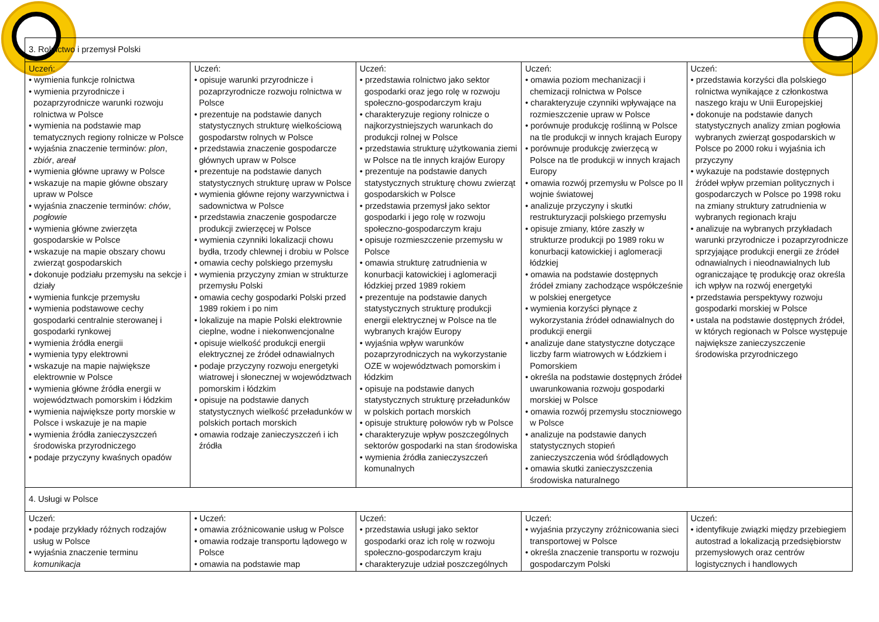| 3. Rolnictwo i przemysł Polski | | | | |
| Uczeń: • wymienia funkcje rolnictwa • wymienia przyrodnicze i pozaprzyrodnicze warunki rozwoju rolnictwa w Polsce • wymienia na podstawie map tematycznych regiony rolnicze w Polsce • wyjaśnia znaczenie terminów: plon , zbiór , areał • wymienia główne uprawy w Polsce • wskazuje na mapie główne obszary upraw w Polsce • wyjaśnia znaczenie terminów: chów , pogłowie • wymienia główne zwierzęta gospodarskie w Polsce • wskazuje na mapie obszary chowu zwierząt gospodarskich • dokonuje podziału przemysłu na sekcje i działy • wymienia funkcje przemysłu • wymienia podstawowe cechy gospodarki centralnie sterowanej i gospodarki rynkowej • wymienia źródła energii • wymienia typy elektrowni • wskazuje na mapie największe elektrownie w Polsce • wymienia główne źródła energii w województwach pomorskim i łódzkim • wymienia największe porty morskie w Polsce i wskazuje je na mapie • wymienia źródła zanieczyszczeń środowiska przyrodniczego • podaje przyczyny kwaśnych opadów | Uczeń: • opisuje warunki przyrodnicze i pozaprzyrodnicze rozwoju rolnictwa w Polsce • prezentuje na podstawie danych statystycznych strukturę wielkościową gospodarstw rolnych w Polsce • przedstawia znaczenie gospodarcze głównych upraw w Polsce • prezentuje na podstawie danych statystycznych strukturę upraw w Polsce • wymienia główne rejony warzywnictwa i sadownictwa w Polsce • przedstawia znaczenie gospodarcze produkcji zwierzęcej w Polsce • wymienia czynniki lokalizacji chowu bydła, trzody chlewnej i drobiu w Polsce • omawia cechy polskiego przemysłu • wymienia przyczyny zmian w strukturze przemysłu Polski • omawia cechy gospodarki Polski przed 1989 rokiem i po nim • lokalizuje na mapie Polski elektrownie cieplne, wodne i niekonwencjonalne • opisuje wielkość produkcji energii elektrycznej ze źródeł odnawialnych • podaje przyczyny rozwoju energetyki wiatrowej i słonecznej w województwach pomorskim i łódzkim • opisuje na podstawie danych statystycznych wielkość przeładunków w polskich portach morskich • omawia rodzaje zanieczyszczeń i ich źródła | Uczeń: • przedstawia rolnictwo jako sektor gospodarki oraz jego rolę w rozwoju społeczno-gospodarczym kraju • charakteryzuje regiony rolnicze o najkorzystniejszych warunkach do produkcji rolnej w Polsce • przedstawia strukturę użytkowania ziemi w Polsce na tle innych krajów Europy • prezentuje na podstawie danych statystycznych strukturę chowu zwierząt gospodarskich w Polsce • przedstawia przemysł jako sektor gospodarki i jego rolę w rozwoju społeczno-gospodarczym kraju • opisuje rozmieszczenie przemysłu w Polsce • omawia strukturę zatrudnienia w konurbacji katowickiej i aglomeracji łódzkiej przed 1989 rokiem • prezentuje na podstawie danych statystycznych strukturę produkcji energii elektrycznej w Polsce na tle wybranych krajów Europy • wyjaśnia wpływ warunków pozaprzyrodniczych na wykorzystanie OZE w województwach pomorskim i łódzkim • opisuje na podstawie danych statystycznych strukturę przeładunków w polskich portach morskich • opisuje strukturę połowów ryb w Polsce • charakteryzuje wpływ poszczególnych sektorów gospodarki na stan środowiska • wymienia źródła zanieczyszczeń komunalnych | Uczeń: • omawia poziom mechanizacji i chemizacji rolnictwa w Polsce • charakteryzuje czynniki wpływające na rozmieszczenie upraw w Polsce • porównuje produkcję roślinną w Polsce na tle produkcji w innych krajach Europy • porównuje produkcję zwierzęcą w Polsce na tle produkcji w innych krajach Europy • omawia rozwój przemysłu w Polsce po II wojnie światowej • analizuje przyczyny i skutki restrukturyzacji polskiego przemysłu • opisuje zmiany, które zaszły w strukturze produkcji po 1989 roku w konurbacji katowickiej i aglomeracji łódzkiej • omawia na podstawie dostępnych źródeł zmiany zachodzące współcześnie w polskiej energetyce • wymienia korzyści płynące z wykorzystania źródeł odnawialnych do produkcji energii • analizuje dane statystyczne dotyczące liczby farm wiatrowych w Łódzkiem i Pomorskiem • określa na podstawie dostępnych źródeł uwarunkowania rozwoju gospodarki morskiej w Polsce • omawia rozwój przemysłu stoczniowego w Polsce • analizuje na podstawie danych statystycznych stopień zanieczyszczenia wód śródlądowych • omawia skutki zanieczyszczenia środowiska naturalnego | Uczeń: • przedstawia korzyści dla polskiego rolnictwa wynikające z członkostwa naszego kraju w Unii Europejskiej • dokonuje na podstawie danych statystycznych analizy zmian pogłowia wybranych zwierząt gospodarskich w Polsce po 2000 roku i wyjaśnia ich przyczyny • wykazuje na podstawie dostępnych źródeł wpływ przemian politycznych i gospodarczych w Polsce po 1998 roku na zmiany struktury zatrudnienia w wybranych regionach kraju • analizuje na wybranych przykładach warunki przyrodnicze i pozaprzyrodnicze sprzyjające produkcji energii ze źródeł odnawialnych i nieodnawialnych lub ograniczające tę produkcję oraz określa ich wpływ na rozwój energetyki • przedstawia perspektywy rozwoju gospodarki morskiej w Polsce • ustala na podstawie dostępnych źródeł, w których regionach w Polsce występuje największe zanieczyszczenie środowiska przyrodniczego |
| 4. Usługi w Polsce | | | | |
| Uczeń: • podaje przykłady różnych rodzajów usług w Polsce • wyjaśnia znaczenie terminu komunikacja | • Uczeń: • omawia zróżnicowanie usług w Polsce • omawia rodzaje transportu lądowego w Polsce • omawia na podstawie map | Uczeń: • przedstawia usługi jako sektor gospodarki oraz ich rolę w rozwoju społeczno-gospodarczym kraju • charakteryzuje udział poszczególnych | Uczeń: • wyjaśnia przyczyny zróżnicowania sieci transportowej w Polsce • określa znaczenie transportu w rozwoju gospodarczym Polski | Uczeń: • identyfikuje związki między przebiegiem autostrad a lokalizacją przedsiębiorstw przemysłowych oraz centrów logistycznych i handlowych |